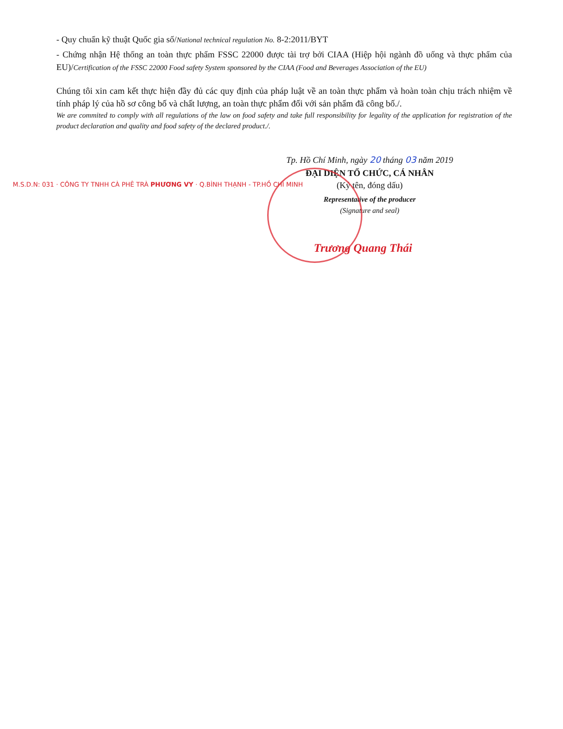- Quy chuẩn kỹ thuật Quốc gia số/National technical regulation No. 8-2:2011/BYT
- Chứng nhận Hệ thống an toàn thực phẩm FSSC 22000 được tài trợ bởi CIAA (Hiệp hội ngành đồ uống và thực phẩm của EU)/Certification of the FSSC 22000 Food safety System sponsored by the CIAA (Food and Beverages Association of the EU)
Chúng tôi xin cam kết thực hiện đầy đủ các quy định của pháp luật về an toàn thực phẩm và hoàn toàn chịu trách nhiệm về tính pháp lý của hồ sơ công bố và chất lượng, an toàn thực phẩm đối với sản phẩm đã công bố./.
We are commited to comply with all regulations of the law on food safety and take full responsibility for legality of the application for registration of the product declaration and quality and food safety of the declared product./.
Tp. Hồ Chí Minh, ngày 20 tháng 03 năm 2019
ĐẠI DIỆN TỔ CHỨC, CÁ NHÂN
(Ký tên, đóng dấu)
Representative of the producer
(Signature and seal)
M.S.D.N: 031 · CÔNG TY TNHH CÀ PHÊ TRÀ PHƯƠNG VY · Q.BÌNH THẠNH - TP.HỒ CHÍ MINH
Trương Quang Thái